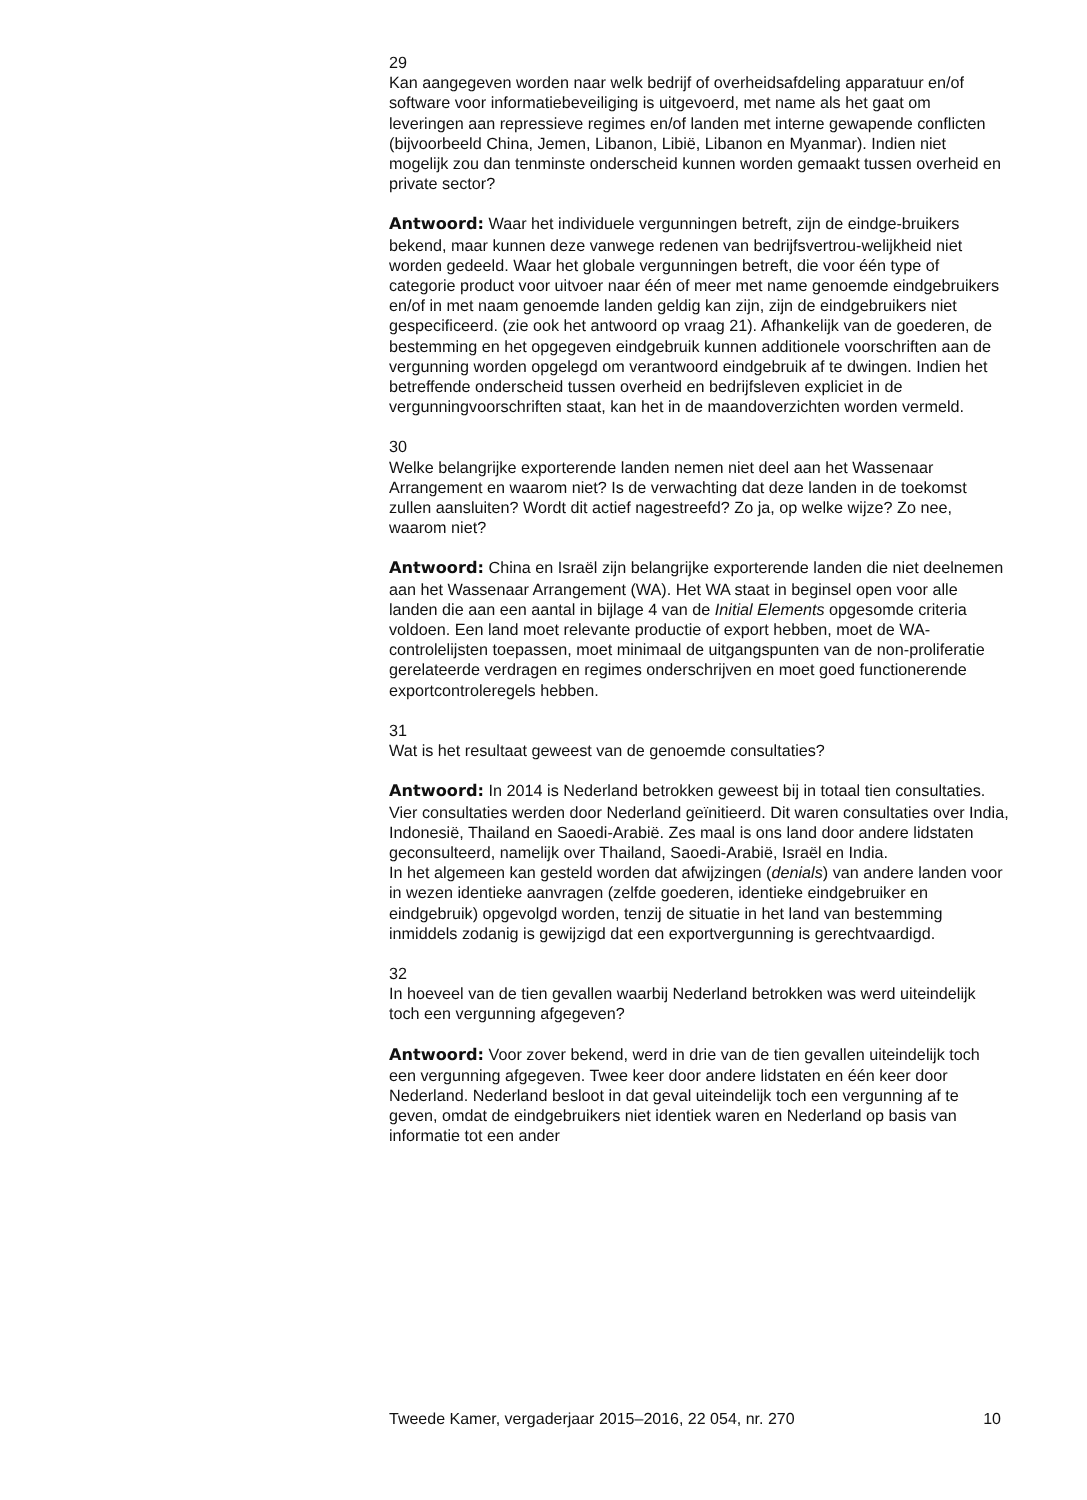29
Kan aangegeven worden naar welk bedrijf of overheidsafdeling apparatuur en/of software voor informatiebeveiliging is uitgevoerd, met name als het gaat om leveringen aan repressieve regimes en/of landen met interne gewapende conflicten (bijvoorbeeld China, Jemen, Libanon, Libië, Libanon en Myanmar). Indien niet mogelijk zou dan tenminste onderscheid kunnen worden gemaakt tussen overheid en private sector?
Antwoord: Waar het individuele vergunningen betreft, zijn de eindge-bruikers bekend, maar kunnen deze vanwege redenen van bedrijfsvertrou-welijkheid niet worden gedeeld. Waar het globale vergunningen betreft, die voor één type of categorie product voor uitvoer naar één of meer met name genoemde eindgebruikers en/of in met naam genoemde landen geldig kan zijn, zijn de eindgebruikers niet gespecificeerd. (zie ook het antwoord op vraag 21). Afhankelijk van de goederen, de bestemming en het opgegeven eindgebruik kunnen additionele voorschriften aan de vergunning worden opgelegd om verantwoord eindgebruik af te dwingen. Indien het betreffende onderscheid tussen overheid en bedrijfsleven expliciet in de vergunningvoorschriften staat, kan het in de maandoverzichten worden vermeld.
30
Welke belangrijke exporterende landen nemen niet deel aan het Wassenaar Arrangement en waarom niet? Is de verwachting dat deze landen in de toekomst zullen aansluiten? Wordt dit actief nagestreefd? Zo ja, op welke wijze? Zo nee, waarom niet?
Antwoord: China en Israël zijn belangrijke exporterende landen die niet deelnemen aan het Wassenaar Arrangement (WA). Het WA staat in beginsel open voor alle landen die aan een aantal in bijlage 4 van de Initial Elements opgesomde criteria voldoen. Een land moet relevante productie of export hebben, moet de WA-controlelijsten toepassen, moet minimaal de uitgangspunten van de non-proliferatie gerelateerde verdragen en regimes onderschrijven en moet goed functionerende exportcontroleregels hebben.
31
Wat is het resultaat geweest van de genoemde consultaties?
Antwoord: In 2014 is Nederland betrokken geweest bij in totaal tien consultaties. Vier consultaties werden door Nederland geïnitieerd. Dit waren consultaties over India, Indonesië, Thailand en Saoedi-Arabië. Zes maal is ons land door andere lidstaten geconsulteerd, namelijk over Thailand, Saoedi-Arabië, Israël en India.
In het algemeen kan gesteld worden dat afwijzingen (denials) van andere landen voor in wezen identieke aanvragen (zelfde goederen, identieke eindgebruiker en eindgebruik) opgevolgd worden, tenzij de situatie in het land van bestemming inmiddels zodanig is gewijzigd dat een exportvergunning is gerechtvaardigd.
32
In hoeveel van de tien gevallen waarbij Nederland betrokken was werd uiteindelijk toch een vergunning afgegeven?
Antwoord: Voor zover bekend, werd in drie van de tien gevallen uiteindelijk toch een vergunning afgegeven. Twee keer door andere lidstaten en één keer door Nederland. Nederland besloot in dat geval uiteindelijk toch een vergunning af te geven, omdat de eindgebruikers niet identiek waren en Nederland op basis van informatie tot een ander
Tweede Kamer, vergaderjaar 2015–2016, 22 054, nr. 270 10